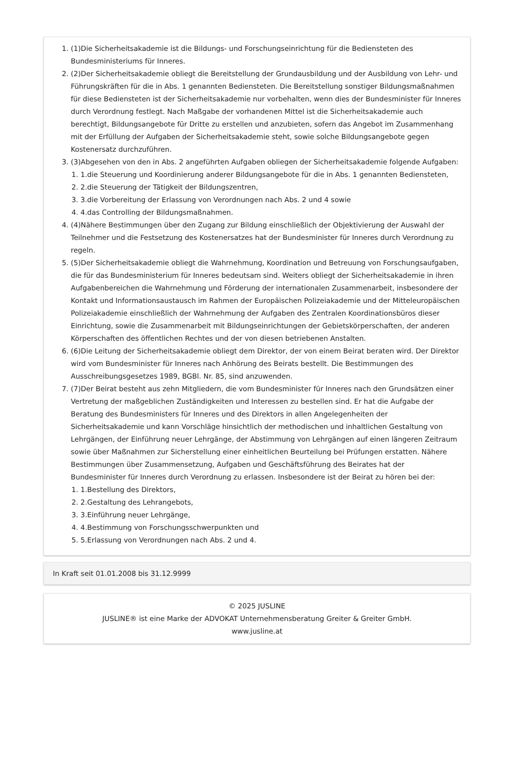1. (1)Die Sicherheitsakademie ist die Bildungs- und Forschungseinrichtung für die Bediensteten des Bundesministeriums für Inneres.
2. (2)Der Sicherheitsakademie obliegt die Bereitstellung der Grundausbildung und der Ausbildung von Lehr- und Führungskräften für die in Abs. 1 genannten Bediensteten. Die Bereitstellung sonstiger Bildungsmaßnahmen für diese Bediensteten ist der Sicherheitsakademie nur vorbehalten, wenn dies der Bundesminister für Inneres durch Verordnung festlegt. Nach Maßgabe der vorhandenen Mittel ist die Sicherheitsakademie auch berechtigt, Bildungsangebote für Dritte zu erstellen und anzubieten, sofern das Angebot im Zusammenhang mit der Erfüllung der Aufgaben der Sicherheitsakademie steht, sowie solche Bildungsangebote gegen Kostenersatz durchzuführen.
3. (3)Abgesehen von den in Abs. 2 angeführten Aufgaben obliegen der Sicherheitsakademie folgende Aufgaben:
1. 1.die Steuerung und Koordinierung anderer Bildungsangebote für die in Abs. 1 genannten Bediensteten,
2. 2.die Steuerung der Tätigkeit der Bildungszentren,
3. 3.die Vorbereitung der Erlassung von Verordnungen nach Abs. 2 und 4 sowie
4. 4.das Controlling der Bildungsmaßnahmen.
4. (4)Nähere Bestimmungen über den Zugang zur Bildung einschließlich der Objektivierung der Auswahl der Teilnehmer und die Festsetzung des Kostenersatzes hat der Bundesminister für Inneres durch Verordnung zu regeln.
5. (5)Der Sicherheitsakademie obliegt die Wahrnehmung, Koordination und Betreuung von Forschungsaufgaben, die für das Bundesministerium für Inneres bedeutsam sind. Weiters obliegt der Sicherheitsakademie in ihren Aufgabenbereichen die Wahrnehmung und Förderung der internationalen Zusammenarbeit, insbesondere der Kontakt und Informationsaustausch im Rahmen der Europäischen Polizeiakademie und der Mitteleuropäischen Polizeiakademie einschließlich der Wahrnehmung der Aufgaben des Zentralen Koordinationsbüros dieser Einrichtung, sowie die Zusammenarbeit mit Bildungseinrichtungen der Gebietskörperschaften, der anderen Körperschaften des öffentlichen Rechtes und der von diesen betriebenen Anstalten.
6. (6)Die Leitung der Sicherheitsakademie obliegt dem Direktor, der von einem Beirat beraten wird. Der Direktor wird vom Bundesminister für Inneres nach Anhörung des Beirats bestellt. Die Bestimmungen des Ausschreibungsgesetzes 1989, BGBl. Nr. 85, sind anzuwenden.
7. (7)Der Beirat besteht aus zehn Mitgliedern, die vom Bundesminister für Inneres nach den Grundsätzen einer Vertretung der maßgeblichen Zuständigkeiten und Interessen zu bestellen sind. Er hat die Aufgabe der Beratung des Bundesministers für Inneres und des Direktors in allen Angelegenheiten der Sicherheitsakademie und kann Vorschläge hinsichtlich der methodischen und inhaltlichen Gestaltung von Lehrgängen, der Einführung neuer Lehrgänge, der Abstimmung von Lehrgängen auf einen längeren Zeitraum sowie über Maßnahmen zur Sicherstellung einer einheitlichen Beurteilung bei Prüfungen erstatten. Nähere Bestimmungen über Zusammensetzung, Aufgaben und Geschäftsführung des Beirates hat der Bundesminister für Inneres durch Verordnung zu erlassen. Insbesondere ist der Beirat zu hören bei der:
1. 1.Bestellung des Direktors,
2. 2.Gestaltung des Lehrangebots,
3. 3.Einführung neuer Lehrgänge,
4. 4.Bestimmung von Forschungsschwerpunkten und
5. 5.Erlassung von Verordnungen nach Abs. 2 und 4.
In Kraft seit 01.01.2008 bis 31.12.9999
© 2025 JUSLINE
JUSLINE® ist eine Marke der ADVOKAT Unternehmensberatung Greiter & Greiter GmbH.
www.jusline.at